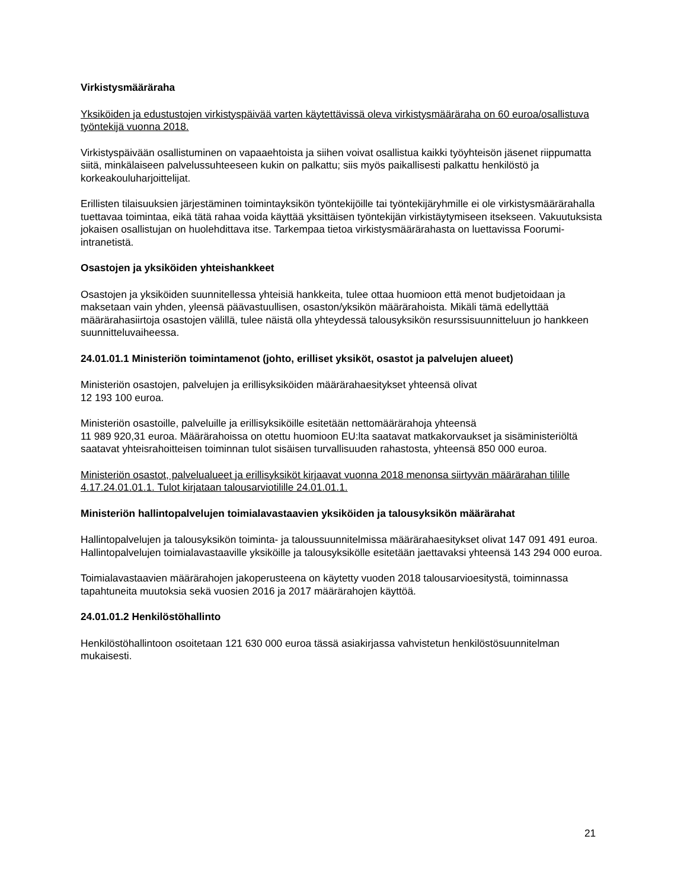Virkistysmääräraha
Yksiköiden ja edustustojen virkistyspäivää varten käytettävissä oleva virkistysmääräraha on 60 euroa/osallistuva työntekijä vuonna 2018.
Virkistyspäivään osallistuminen on vapaaehtoista ja siihen voivat osallistua kaikki työyhteisön jäsenet riippumatta siitä, minkälaiseen palvelussuhteeseen kukin on palkattu; siis myös paikallisesti palkattu henkilöstö ja korkeakouluharjoittelijat.
Erillisten tilaisuuksien järjestäminen toimintayksikön työntekijöille tai työntekijäryhmille ei ole virkistysmäärärahalla tuettavaa toimintaa, eikä tätä rahaa voida käyttää yksittäisen työntekijän virkistäytymiseen itsekseen. Vakuutuksista jokaisen osallistujan on huolehdittava itse. Tarkempaa tietoa virkistysmäärärahasta on luettavissa Foorumi-intranetistä.
Osastojen ja yksiköiden yhteishankkeet
Osastojen ja yksiköiden suunnitellessa yhteisiä hankkeita, tulee ottaa huomioon että menot budjetoidaan ja maksetaan vain yhden, yleensä päävastuullisen, osaston/yksikön määrärahoista. Mikäli tämä edellyttää määrärahasiirtoja osastojen välillä, tulee näistä olla yhteydessä talousyksikön resurssisuunnitteluun jo hankkeen suunnitteluvaiheessa.
24.01.01.1 Ministeriön toimintamenot (johto, erilliset yksiköt, osastot ja palvelujen alueet)
Ministeriön osastojen, palvelujen ja erillisyksiköiden määrärahaesitykset yhteensä olivat
12 193 100 euroa.
Ministeriön osastoille, palveluille ja erillisyksiköille esitetään nettomäärärahoja yhteensä
11 989 920,31 euroa. Määrärahoissa on otettu huomioon EU:lta saatavat matkakorvaukset ja sisäministeriöltä saatavat yhteisrahoitteisen toiminnan tulot sisäisen turvallisuuden rahastosta, yhteensä 850 000 euroa.
Ministeriön osastot, palvelualueet ja erillisyksiköt kirjaavat vuonna 2018 menonsa siirtyvän määrärahan tilille 4.17.24.01.01.1. Tulot kirjataan talousarviotilille 24.01.01.1.
Ministeriön hallintopalvelujen toimialavastaavien yksiköiden ja talousyksikön määrärahat
Hallintopalvelujen ja talousyksikön toiminta- ja taloussuunnitelmissa määrärahaesitykset olivat 147 091 491 euroa. Hallintopalvelujen toimialavastaaville yksiköille ja talousyksikölle esitetään jaettavaksi yhteensä 143 294 000 euroa.
Toimialavastaavien määrärahojen jakoperusteena on käytetty vuoden 2018 talousarvioesitystä, toiminnassa tapahtuneita muutoksia sekä vuosien 2016 ja 2017 määrärahojen käyttöä.
24.01.01.2 Henkilöstöhallinto
Henkilöstöhallintoon osoitetaan 121 630 000 euroa tässä asiakirjassa vahvistetun henkilöstösuunnitelman mukaisesti.
21